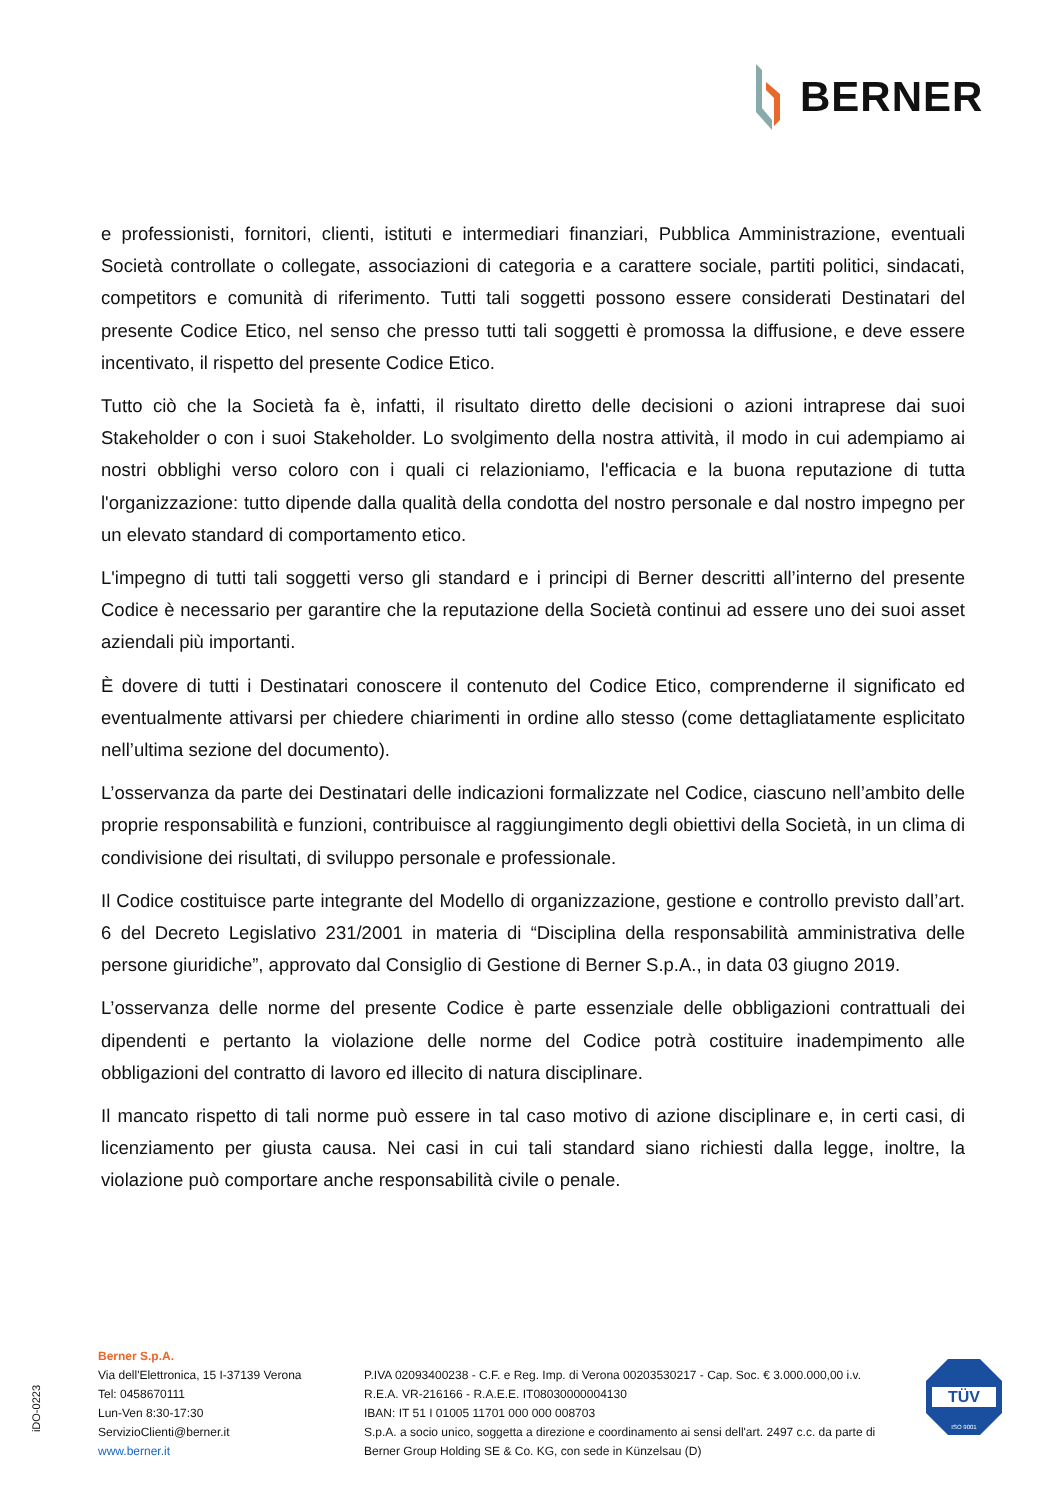BERNER
e professionisti, fornitori, clienti, istituti e intermediari finanziari, Pubblica Amministrazione, eventuali Società controllate o collegate, associazioni di categoria e a carattere sociale, partiti politici, sindacati, competitors e comunità di riferimento. Tutti tali soggetti possono essere considerati Destinatari del presente Codice Etico, nel senso che presso tutti tali soggetti è promossa la diffusione, e deve essere incentivato, il rispetto del presente Codice Etico.
Tutto ciò che la Società fa è, infatti, il risultato diretto delle decisioni o azioni intraprese dai suoi Stakeholder o con i suoi Stakeholder. Lo svolgimento della nostra attività, il modo in cui adempiamo ai nostri obblighi verso coloro con i quali ci relazioniamo, l'efficacia e la buona reputazione di tutta l'organizzazione: tutto dipende dalla qualità della condotta del nostro personale e dal nostro impegno per un elevato standard di comportamento etico.
L'impegno di tutti tali soggetti verso gli standard e i principi di Berner descritti all’interno del presente Codice è necessario per garantire che la reputazione della Società continui ad essere uno dei suoi asset aziendali più importanti.
È dovere di tutti i Destinatari conoscere il contenuto del Codice Etico, comprenderne il significato ed eventualmente attivarsi per chiedere chiarimenti in ordine allo stesso (come dettagliatamente esplicitato nell’ultima sezione del documento).
L’osservanza da parte dei Destinatari delle indicazioni formalizzate nel Codice, ciascuno nell’ambito delle proprie responsabilità e funzioni, contribuisce al raggiungimento degli obiettivi della Società, in un clima di condivisione dei risultati, di sviluppo personale e professionale.
Il Codice costituisce parte integrante del Modello di organizzazione, gestione e controllo previsto dall’art. 6 del Decreto Legislativo 231/2001 in materia di “Disciplina della responsabilità amministrativa delle persone giuridiche”, approvato dal Consiglio di Gestione di Berner S.p.A., in data 03 giugno 2019.
L’osservanza delle norme del presente Codice è parte essenziale delle obbligazioni contrattuali dei dipendenti e pertanto la violazione delle norme del Codice potrà costituire inadempimento alle obbligazioni del contratto di lavoro ed illecito di natura disciplinare.
Il mancato rispetto di tali norme può essere in tal caso motivo di azione disciplinare e, in certi casi, di licenziamento per giusta causa. Nei casi in cui tali standard siano richiesti dalla legge, inoltre, la violazione può comportare anche responsabilità civile o penale.
iDO-0223
Berner S.p.A.
Via dell'Elettronica, 15 I-37139 Verona
Tel: 0458670111
Lun-Ven 8:30-17:30
ServizioClienti@berner.it
www.berner.it
P.IVA 02093400238 - C.F. e Reg. Imp. di Verona 00203530217 - Cap. Soc. € 3.000.000,00 i.v.
R.E.A. VR-216166 - R.A.E.E. IT08030000004130
IBAN: IT 51 I 01005 11701 000 000 008703
S.p.A. a socio unico, soggetta a direzione e coordinamento ai sensi dell'art. 2497 c.c. da parte di
Berner Group Holding SE & Co. KG, con sede in Künzelsau (D)
TÜV
ISO 9001